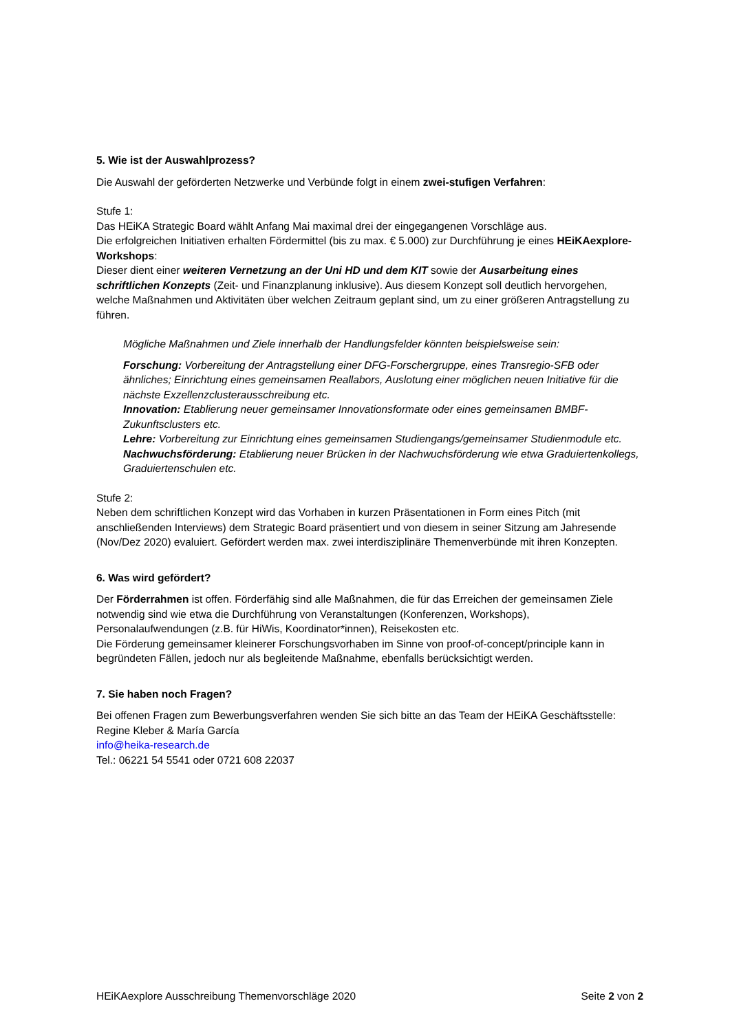5. Wie ist der Auswahlprozess?
Die Auswahl der geförderten Netzwerke und Verbünde folgt in einem zwei-stufigen Verfahren:
Stufe 1:
Das HEiKA Strategic Board wählt Anfang Mai maximal drei der eingegangenen Vorschläge aus.
Die erfolgreichen Initiativen erhalten Fördermittel (bis zu max. € 5.000) zur Durchführung je eines HEiKAexplore-Workshops:
Dieser dient einer weiteren Vernetzung an der Uni HD und dem KIT sowie der Ausarbeitung eines schriftlichen Konzepts (Zeit- und Finanzplanung inklusive). Aus diesem Konzept soll deutlich hervorgehen, welche Maßnahmen und Aktivitäten über welchen Zeitraum geplant sind, um zu einer größeren Antragstellung zu führen.
Mögliche Maßnahmen und Ziele innerhalb der Handlungsfelder könnten beispielsweise sein:
Forschung: Vorbereitung der Antragstellung einer DFG-Forschergruppe, eines Transregio-SFB oder ähnliches; Einrichtung eines gemeinsamen Reallabors, Auslotung einer möglichen neuen Initiative für die nächste Exzellenzclusterausschreibung etc.
Innovation: Etablierung neuer gemeinsamer Innovationsformate oder eines gemeinsamen BMBF-Zukunftsclusters etc.
Lehre: Vorbereitung zur Einrichtung eines gemeinsamen Studiengangs/gemeinsamer Studienmodule etc.
Nachwuchsförderung: Etablierung neuer Brücken in der Nachwuchsförderung wie etwa Graduiertenkollegs, Graduiertenschulen etc.
Stufe 2:
Neben dem schriftlichen Konzept wird das Vorhaben in kurzen Präsentationen in Form eines Pitch (mit anschließenden Interviews) dem Strategic Board präsentiert und von diesem in seiner Sitzung am Jahresende (Nov/Dez 2020) evaluiert. Gefördert werden max. zwei interdisziplinäre Themenverbünde mit ihren Konzepten.
6. Was wird gefördert?
Der Förderrahmen ist offen. Förderfähig sind alle Maßnahmen, die für das Erreichen der gemeinsamen Ziele notwendig sind wie etwa die Durchführung von Veranstaltungen (Konferenzen, Workshops), Personalaufwendungen (z.B. für HiWis, Koordinator*innen), Reisekosten etc.
Die Förderung gemeinsamer kleinerer Forschungsvorhaben im Sinne von proof-of-concept/principle kann in begründeten Fällen, jedoch nur als begleitende Maßnahme, ebenfalls berücksichtigt werden.
7. Sie haben noch Fragen?
Bei offenen Fragen zum Bewerbungsverfahren wenden Sie sich bitte an das Team der HEiKA Geschäftsstelle:
Regine Kleber & María García
info@heika-research.de
Tel.: 06221 54 5541 oder 0721 608 22037
HEiKAexplore Ausschreibung Themenvorschläge 2020 Seite 2 von 2